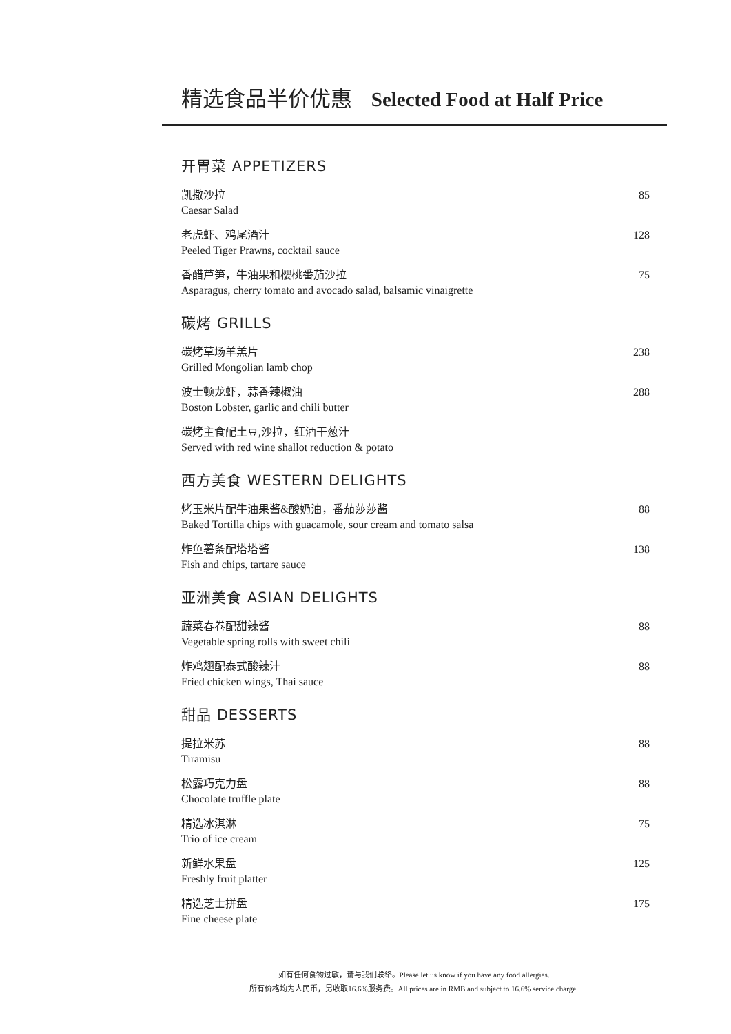精选食品半价优惠 Selected Food at Half Price
开胃菜 APPETIZERS
凯撒沙拉
Caesar Salad
85
老虎虾、鸡尾酒汁
Peeled Tiger Prawns, cocktail sauce
128
香醋芦笋，牛油果和樱桃番茄沙拉
Asparagus, cherry tomato and avocado salad, balsamic vinaigrette
75
碳烤 GRILLS
碳烤草场羊羔片
Grilled Mongolian lamb chop
238
波士顿龙虾，蒜香辣椒油
Boston Lobster, garlic and chili butter
288
碳烤主食配土豆,沙拉，红酒干葱汁
Served with red wine shallot reduction & potato
西方美食 WESTERN DELIGHTS
烤玉米片配牛油果酱&酸奶油，番茄莎莎酱
Baked Tortilla chips with guacamole, sour cream and tomato salsa
88
炸鱼薯条配塔塔酱
Fish and chips, tartare sauce
138
亚洲美食 ASIAN DELIGHTS
蔬菜春卷配甜辣酱
Vegetable spring rolls with sweet chili
88
炸鸡翅配泰式酸辣汁
Fried chicken wings, Thai sauce
88
甜品 DESSERTS
提拉米苏
Tiramisu
88
松露巧克力盘
Chocolate truffle plate
88
精选冰淇淋
Trio of ice cream
75
新鲜水果盘
Freshly fruit platter
125
精选芝士拼盘
Fine cheese plate
175
如有任何食物过敏，请与我们联络。Please let us know if you have any food allergies.
所有价格均为人民币，另收取16.6%服务费。All prices are in RMB and subject to 16.6% service charge.